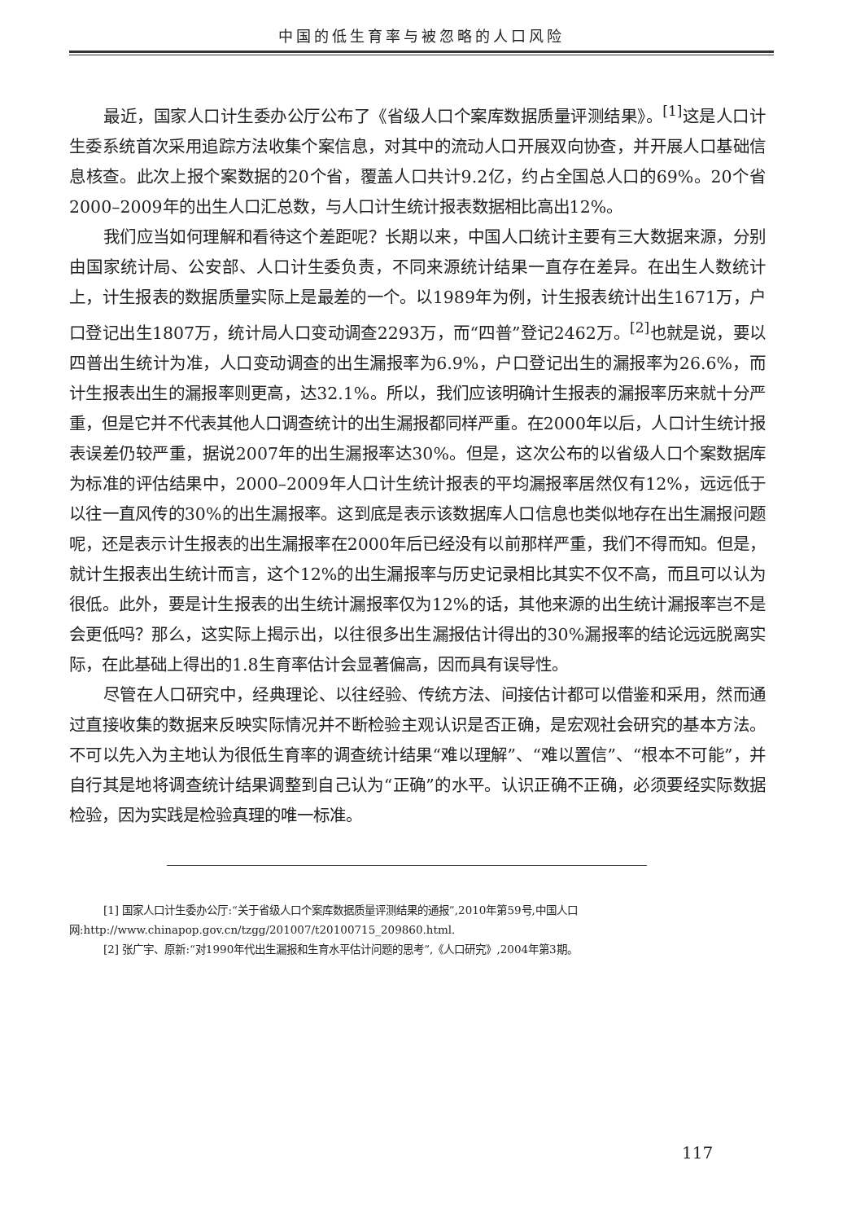中国的低生育率与被忽略的人口风险
最近，国家人口计生委办公厅公布了《省级人口个案库数据质量评测结果》。<sup>[1]</sup>这是人口计生委系统首次采用追踪方法收集个案信息，对其中的流动人口开展双向协查，并开展人口基础信息核查。此次上报个案数据的20个省，覆盖人口共计9.2亿，约占全国总人口的69%。20个省2000–2009年的出生人口汇总数，与人口计生统计报表数据相比高出12%。
我们应当如何理解和看待这个差距呢？长期以来，中国人口统计主要有三大数据来源，分别由国家统计局、公安部、人口计生委负责，不同来源统计结果一直存在差异。在出生人数统计上，计生报表的数据质量实际上是最差的一个。以1989年为例，计生报表统计出生1671万，户口登记出生1807万，统计局人口变动调查2293万，而“四普”登记2462万。<sup>[2]</sup>也就是说，要以四普出生统计为准，人口变动调查的出生漏报率为6.9%，户口登记出生的漏报率为26.6%，而计生报表出生的漏报率则更高，达32.1%。所以，我们应该明确计生报表的漏报率历来就十分严重，但是它并不代表其他人口调查统计的出生漏报都同样严重。在2000年以后，人口计生统计报表误差仍较严重，据说2007年的出生漏报率达30%。但是，这次公布的以省级人口个案数据库为标准的评估结果中，2000–2009年人口计生统计报表的平均漏报率居然仅有12%，远远低于以往一直风传的30%的出生漏报率。这到底是表示该数据库人口信息也类似地存在出生漏报问题呢，还是表示计生报表的出生漏报率在2000年后已经没有以前那样严重，我们不得而知。但是，就计生报表出生统计而言，这个12%的出生漏报率与历史记录相比其实不仅不高，而且可以认为很低。此外，要是计生报表的出生统计漏报率仅为12%的话，其他来源的出生统计漏报率岂不是会更低吗？那么，这实际上揭示出，以往很多出生漏报估计得出的30%漏报率的结论远远脱离实际，在此基础上得出的1.8生育率估计会显著偏高，因而具有误导性。
尽管在人口研究中，经典理论、以往经验、传统方法、间接估计都可以借鉴和采用，然而通过直接收集的数据来反映实际情况并不断检验主观认识是否正确，是宏观社会研究的基本方法。不可以先入为主地认为很低生育率的调查统计结果“难以理解”、“难以置信”、“根本不可能”，并自行其是地将调查统计结果调整到自己认为“正确”的水平。认识正确不正确，必须要经实际数据检验，因为实践是检验真理的唯一标准。
[1] 国家人口计生委办公厅:“关于省级人口个案库数据质量评测结果的通报”,2010年第59号,中国人口网:http://www.chinapop.gov.cn/tzgg/201007/t20100715_209860.html.
[2] 张广宇、原新:“对1990年代出生漏报和生育水平估计问题的思考”,《人口研究》,2004年第3期。
117